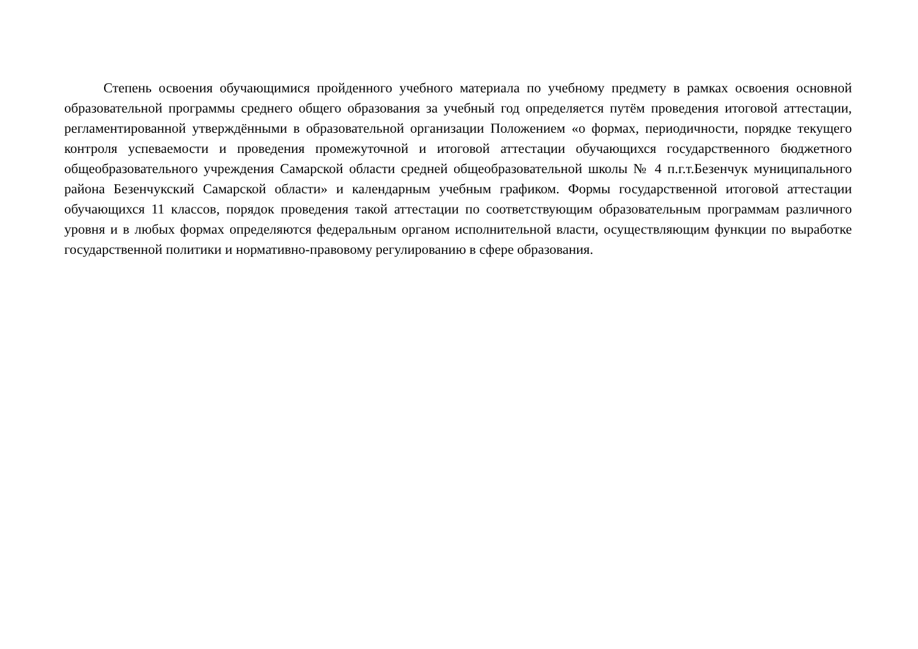Степень освоения обучающимися пройденного учебного материала по учебному предмету в рамках освоения основной образовательной программы среднего общего образования за учебный год определяется путём проведения итоговой аттестации, регламентированной утверждёнными в образовательной организации Положением «о формах, периодичности, порядке текущего контроля успеваемости и проведения промежуточной и итоговой аттестации обучающихся государственного бюджетного общеобразовательного учреждения Самарской области средней общеобразовательной школы № 4 п.г.т.Безенчук муниципального района Безенчукский Самарской области» и календарным учебным графиком. Формы государственной итоговой аттестации обучающихся 11 классов, порядок проведения такой аттестации по соответствующим образовательным программам различного уровня и в любых формах определяются федеральным органом исполнительной власти, осуществляющим функции по выработке государственной политики и нормативно-правовому регулированию в сфере образования.